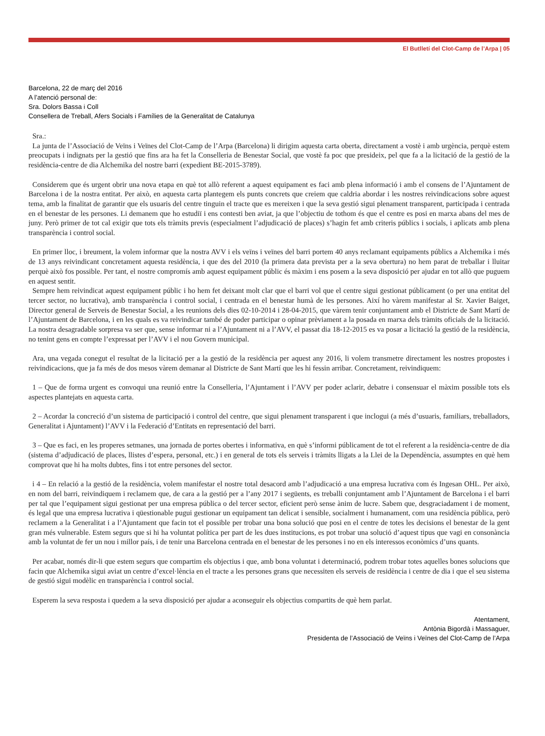El Butlletí del Clot-Camp de l’Arpa | 05
Barcelona, 22 de març del 2016
A l’atenció personal de:
Sra. Dolors Bassa i Coll
Consellera de Treball, Afers Socials i Famílies de la Generalitat de Catalunya
Sra.:
La junta de l’Associació de Veïns i Veïnes del Clot-Camp de l’Arpa (Barcelona) li dirigim aquesta carta oberta, directament a vostè i amb urgència, perquè estem preocupats i indignats per la gestió que fins ara ha fet la Conselleria de Benestar Social, que vostè fa poc que presideix, pel que fa a la licitació de la gestió de la residència-centre de dia Alchemika del nostre barri (expedient BE-2015-3789).
Considerem que és urgent obrir una nova etapa en què tot allò referent a aquest equipament es faci amb plena informació i amb el consens de l’Ajuntament de Barcelona i de la nostra entitat. Per això, en aquesta carta plantegem els punts concrets que creiem que caldria abordar i les nostres reivindicacions sobre aquest tema, amb la finalitat de garantir que els usuaris del centre tinguin el tracte que es mereixen i que la seva gestió sigui plenament transparent, participada i centrada en el benestar de les persones. Li demanem que ho estudiï i ens contesti ben aviat, ja que l’objectiu de tothom és que el centre es posi en marxa abans del mes de juny. Però primer de tot cal exigir que tots els tràmits previs (especialment l’adjudicació de places) s’hagin fet amb criteris públics i socials, i aplicats amb plena transparència i control social.
En primer lloc, i breument, la volem informar que la nostra AVV i els veïns i veïnes del barri portem 40 anys reclamant equipaments públics a Alchemika i més de 13 anys reivindicant concretament aquesta residència, i que des del 2010 (la primera data prevista per a la seva obertura) no hem parat de treballar i lluitar perquè això fos possible. Per tant, el nostre compromís amb aquest equipament públic és màxim i ens posem a la seva disposició per ajudar en tot allò que puguem en aquest sentit.
Sempre hem reivindicat aquest equipament públic i ho hem fet deixant molt clar que el barri vol que el centre sigui gestionat públicament (o per una entitat del tercer sector, no lucrativa), amb transparència i control social, i centrada en el benestar humà de les persones. Així ho vàrem manifestar al Sr. Xavier Baiget, Director general de Serveis de Benestar Social, a les reunions dels dies 02-10-2014 i 28-04-2015, que vàrem tenir conjuntament amb el Districte de Sant Martí de l’Ajuntament de Barcelona, i en les quals es va reivindicar també de poder participar o opinar prèviament a la posada en marxa dels tràmits oficials de la licitació. La nostra desagradable sorpresa va ser que, sense informar ni a l’Ajuntament ni a l’AVV, el passat dia 18-12-2015 es va posar a licitació la gestió de la residència, no tenint gens en compte l’expressat per l’AVV i el nou Govern municipal.
Ara, una vegada conegut el resultat de la licitació per a la gestió de la residència per aquest any 2016, li volem transmetre directament les nostres propostes i reivindicacions, que ja fa més de dos mesos vàrem demanar al Districte de Sant Martí que les hi fessin arribar. Concretament, reivindiquem:
1 – Que de forma urgent es convoqui una reunió entre la Conselleria, l’Ajuntament i l’AVV per poder aclarir, debatre i consensuar el màxim possible tots els aspectes plantejats en aquesta carta.
2 – Acordar la concreció d’un sistema de participació i control del centre, que sigui plenament transparent i que inclogui (a més d’usuaris, familiars, treballadors, Generalitat i Ajuntament) l’AVV i la Federació d’Entitats en representació del barri.
3 – Que es faci, en les properes setmanes, una jornada de portes obertes i informativa, en què s’informi públicament de tot el referent a la residència-centre de dia (sistema d’adjudicació de places, llistes d’espera, personal, etc.) i en general de tots els serveis i tràmits lligats a la Llei de la Dependència, assumptes en què hem comprovat que hi ha molts dubtes, fins i tot entre persones del sector.
i 4 – En relació a la gestió de la residència, volem manifestar el nostre total desacord amb l’adjudicació a una empresa lucrativa com és Ingesan OHL. Per això, en nom del barri, reivindiquem i reclamem que, de cara a la gestió per a l’any 2017 i següents, es treballi conjuntament amb l’Ajuntament de Barcelona i el barri per tal que l’equipament sigui gestionat per una empresa pública o del tercer sector, eficient però sense ànim de lucre. Sabem que, desgraciadament i de moment, és legal que una empresa lucrativa i qüestionable pugui gestionar un equipament tan delicat i sensible, socialment i humanament, com una residència pública, però reclamem a la Generalitat i a l’Ajuntament que facin tot el possible per trobar una bona solució que posi en el centre de totes les decisions el benestar de la gent gran més vulnerable. Estem segurs que si hi ha voluntat política per part de les dues institucions, es pot trobar una solució d’aquest tipus que vagi en consonància amb la voluntat de fer un nou i millor país, i de tenir una Barcelona centrada en el benestar de les persones i no en els interessos econòmics d’uns quants.
Per acabar, només dir-li que estem segurs que compartim els objectius i que, amb bona voluntat i determinació, podrem trobar totes aquelles bones solucions que facin que Alchemika sigui aviat un centre d’excel·lència en el tracte a les persones grans que necessiten els serveis de residència i centre de dia i que el seu sistema de gestió sigui modèlic en transparència i control social.
Esperem la seva resposta i quedem a la seva disposició per ajudar a aconseguir els objectius compartits de què hem parlat.
Atentament,
Antònia Bigordà i Massaguer,
Presidenta de l’Associació de Veïns i Veïnes del Clot-Camp de l’Arpa